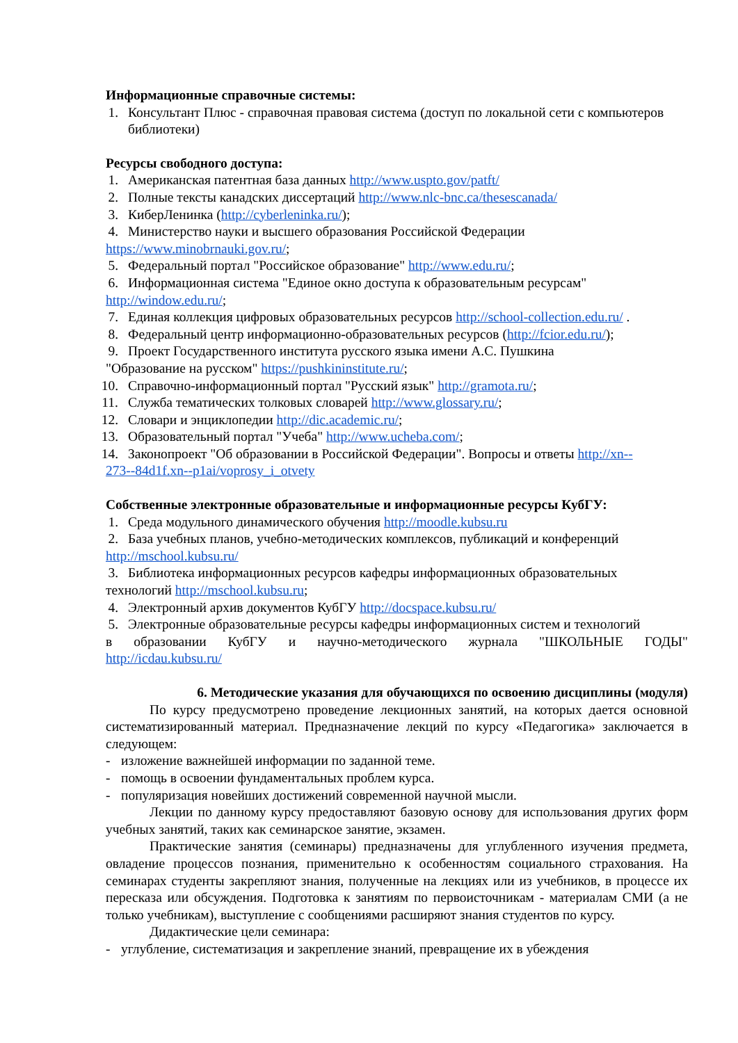Информационные справочные системы:
1. Консультант Плюс - справочная правовая система (доступ по локальной сети с компьютеров библиотеки)
Ресурсы свободного доступа:
1. Американская патентная база данных http://www.uspto.gov/patft/
2. Полные тексты канадских диссертаций http://www.nlc-bnc.ca/thesescanada/
3. КиберЛенинка (http://cyberleninka.ru/);
4. Министерство науки и высшего образования Российской Федерации
https://www.minobrnauki.gov.ru/;
5. Федеральный портал "Российское образование" http://www.edu.ru/;
6. Информационная система "Единое окно доступа к образовательным ресурсам"
http://window.edu.ru/;
7. Единая коллекция цифровых образовательных ресурсов http://school-collection.edu.ru/ .
8. Федеральный центр информационно-образовательных ресурсов (http://fcior.edu.ru/);
9. Проект Государственного института русского языка имени А.С. Пушкина
"Образование на русском" https://pushkininstitute.ru/;
10. Справочно-информационный портал "Русский язык" http://gramota.ru/;
11. Служба тематических толковых словарей http://www.glossary.ru/;
12. Словари и энциклопедии http://dic.academic.ru/;
13. Образовательный портал "Учеба" http://www.ucheba.com/;
14. Законопроект "Об образовании в Российской Федерации". Вопросы и ответы http://xn--
273--84d1f.xn--p1ai/voprosy_i_otvety
Собственные электронные образовательные и информационные ресурсы КубГУ:
1. Среда модульного динамического обучения http://moodle.kubsu.ru
2. База учебных планов, учебно-методических комплексов, публикаций и конференций
http://mschool.kubsu.ru/
3. Библиотека информационных ресурсов кафедры информационных образовательных
технологий http://mschool.kubsu.ru;
4. Электронный архив документов КубГУ http://docspace.kubsu.ru/
5. Электронные образовательные ресурсы кафедры информационных систем и технологий
в образовании КубГУ и научно-методического журнала "ШКОЛЬНЫЕ ГОДЫ"
http://icdau.kubsu.ru/
6. Методические указания для обучающихся по освоению дисциплины (модуля)
По курсу предусмотрено проведение лекционных занятий, на которых дается основной систематизированный материал. Предназначение лекций по курсу «Педагогика» заключается в следующем:
- изложение важнейшей информации по заданной теме.
- помощь в освоении фундаментальных проблем курса.
- популяризация новейших достижений современной научной мысли.
Лекции по данному курсу предоставляют базовую основу для использования других форм учебных занятий, таких как семинарское занятие, экзамен.
Практические занятия (семинары) предназначены для углубленного изучения предмета, овладение процессов познания, применительно к особенностям социального страхования. На семинарах студенты закрепляют знания, полученные на лекциях или из учебников, в процессе их пересказа или обсуждения. Подготовка к занятиям по первоисточникам - материалам СМИ (а не только учебникам), выступление с сообщениями расширяют знания студентов по курсу.
Дидактические цели семинара:
- углубление, систематизация и закрепление знаний, превращение их в убеждения